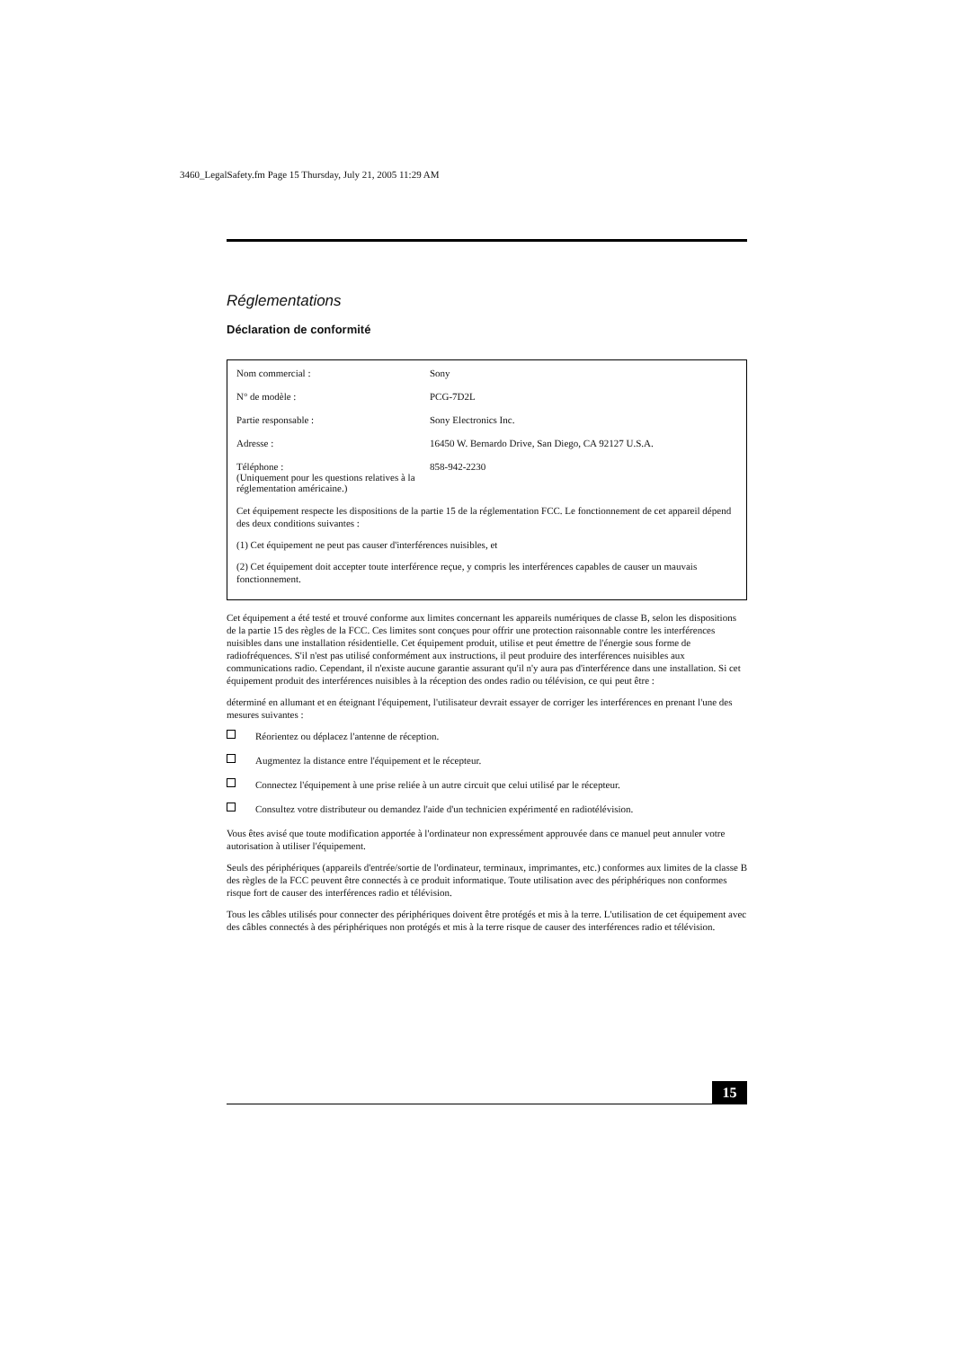3460_LegalSafety.fm Page 15 Thursday, July 21, 2005 11:29 AM
Réglementations
Déclaration de conformité
| Nom commercial : | Sony |
| N° de modèle : | PCG-7D2L |
| Partie responsable : | Sony Electronics Inc. |
| Adresse : | 16450 W. Bernardo Drive, San Diego, CA 92127 U.S.A. |
| Téléphone : (Uniquement pour les questions relatives à la réglementation américaine.) | 858-942-2230 |
Cet équipement respecte les dispositions de la partie 15 de la réglementation FCC. Le fonctionnement de cet appareil dépend des deux conditions suivantes :
(1) Cet équipement ne peut pas causer d'interférences nuisibles, et
(2) Cet équipement doit accepter toute interférence reçue, y compris les interférences capables de causer un mauvais fonctionnement.
Cet équipement a été testé et trouvé conforme aux limites concernant les appareils numériques de classe B, selon les dispositions de la partie 15 des règles de la FCC. Ces limites sont conçues pour offrir une protection raisonnable contre les interférences nuisibles dans une installation résidentielle. Cet équipement produit, utilise et peut émettre de l'énergie sous forme de radiofréquences. S'il n'est pas utilisé conformément aux instructions, il peut produire des interférences nuisibles aux communications radio. Cependant, il n'existe aucune garantie assurant qu'il n'y aura pas d'interférence dans une installation. Si cet équipement produit des interférences nuisibles à la réception des ondes radio ou télévision, ce qui peut être :
déterminé en allumant et en éteignant l'équipement, l'utilisateur devrait essayer de corriger les interférences en prenant l'une des mesures suivantes :
Réorientez ou déplacez l'antenne de réception.
Augmentez la distance entre l'équipement et le récepteur.
Connectez l'équipement à une prise reliée à un autre circuit que celui utilisé par le récepteur.
Consultez votre distributeur ou demandez l'aide d'un technicien expérimenté en radiotélévision.
Vous êtes avisé que toute modification apportée à l'ordinateur non expressément approuvée dans ce manuel peut annuler votre autorisation à utiliser l'équipement.
Seuls des périphériques (appareils d'entrée/sortie de l'ordinateur, terminaux, imprimantes, etc.) conformes aux limites de la classe B des règles de la FCC peuvent être connectés à ce produit informatique. Toute utilisation avec des périphériques non conformes risque fort de causer des interférences radio et télévision.
Tous les câbles utilisés pour connecter des périphériques doivent être protégés et mis à la terre. L'utilisation de cet équipement avec des câbles connectés à des périphériques non protégés et mis à la terre risque de causer des interférences radio et télévision.
15